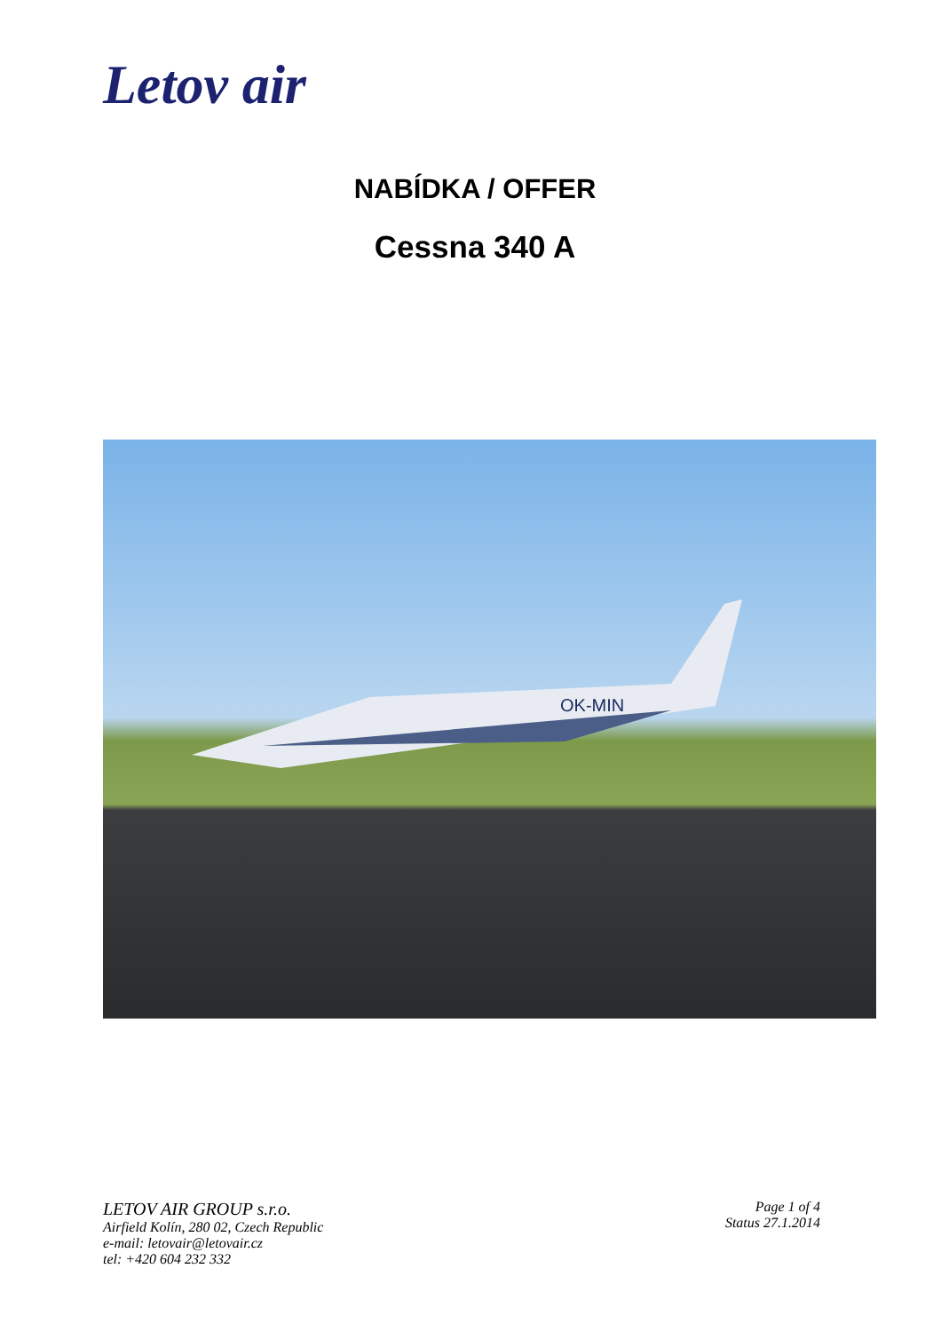Letov air
NABÍDKA / OFFER
Cessna 340 A
OK-MIN
LETOV AIR GROUP s.r.o.
Airfield Kolín, 280 02, Czech Republic
e-mail: letovair@letovair.cz
tel: +420 604 232 332
Page 1 of 4
Status 27.1.2014